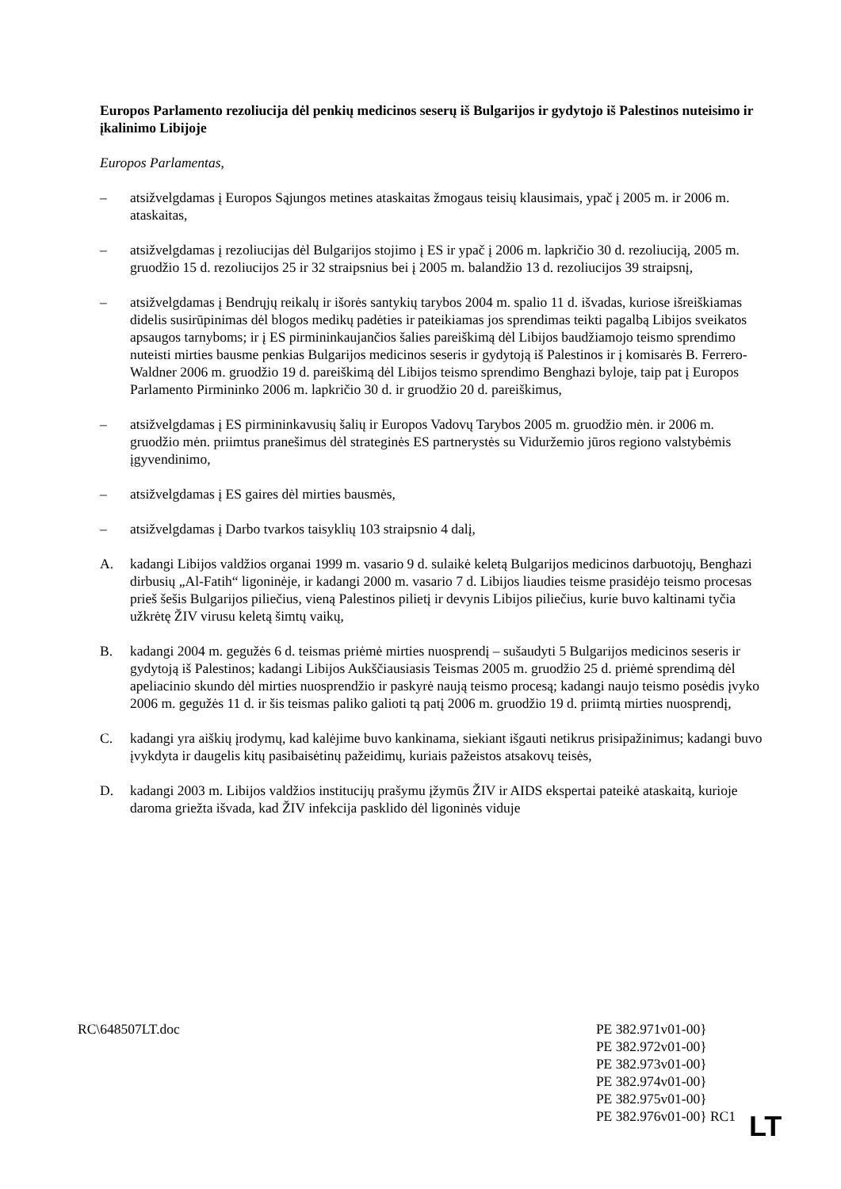Europos Parlamento rezoliucija dėl penkių medicinos seserų iš Bulgarijos ir gydytojo iš Palestinos nuteisimo ir įkalinimo Libijoje
Europos Parlamentas,
– atsižvelgdamas į Europos Sąjungos metines ataskaitas žmogaus teisių klausimais, ypač į 2005 m. ir 2006 m. ataskaitas,
– atsižvelgdamas į rezoliucijas dėl Bulgarijos stojimo į ES ir ypač į 2006 m. lapkričio 30 d. rezoliuciją, 2005 m. gruodžio 15 d. rezoliucijos 25 ir 32 straipsnius bei į 2005 m. balandžio 13 d. rezoliucijos 39 straipsnį,
– atsižvelgdamas į Bendrųjų reikalų ir išorės santykių tarybos 2004 m. spalio 11 d. išvadas, kuriose išreiškiamas didelis susirūpinimas dėl blogos medikų padėties ir pateikiamas jos sprendimas teikti pagalbą Libijos sveikatos apsaugos tarnyboms; ir į ES pirmininkaujančios šalies pareiškimą dėl Libijos baudžiamojo teismo sprendimo nuteisti mirties bausme penkias Bulgarijos medicinos seseris ir gydytoją iš Palestinos ir į komisarės B. Ferrero-Waldner 2006 m. gruodžio 19 d. pareiškimą dėl Libijos teismo sprendimo Benghazi byloje, taip pat į Europos Parlamento Pirmininko 2006 m. lapkričio 30 d. ir gruodžio 20 d. pareiškimus,
– atsižvelgdamas į ES pirmininkavusių šalių ir Europos Vadovų Tarybos 2005 m. gruodžio mėn. ir 2006 m. gruodžio mėn. priimtus pranešimus dėl strateginės ES partnerystės su Viduržemio jūros regiono valstybėmis įgyvendinimo,
– atsižvelgdamas į ES gaires dėl mirties bausmės,
– atsižvelgdamas į Darbo tvarkos taisyklių 103 straipsnio 4 dalį,
A. kadangi Libijos valdžios organai 1999 m. vasario 9 d. sulaikė keletą Bulgarijos medicinos darbuotojų, Benghazi dirbusių „Al-Fatih“ ligoninėje, ir kadangi 2000 m. vasario 7 d. Libijos liaudies teisme prasidėjo teismo procesas prieš šešis Bulgarijos piliečius, vieną Palestinos pilietį ir devynis Libijos piliečius, kurie buvo kaltinami tyčia užkrėtę ŽIV virusu keletą šimtų vaikų,
B. kadangi 2004 m. gegužės 6 d. teismas priėmė mirties nuosprendį – sušaudyti 5 Bulgarijos medicinos seseris ir gydytoją iš Palestinos; kadangi Libijos Aukščiausiasis Teismas 2005 m. gruodžio 25 d. priėmė sprendimą dėl apeliacinio skundo dėl mirties nuosprendžio ir paskyrė naują teismo procesą; kadangi naujo teismo posėdis įvyko 2006 m. gegužės 11 d. ir šis teismas paliko galioti tą patį 2006 m. gruodžio 19 d. priimtą mirties nuosprendį,
C. kadangi yra aiškių įrodymų, kad kalėjime buvo kankinama, siekiant išgauti netikrus prisipažinimus; kadangi buvo įvykdyta ir daugelis kitų pasibaisėtinų pažeidimų, kuriais pažeistos atsakovų teisės,
D. kadangi 2003 m. Libijos valdžios institucijų prašymu įžymūs ŽIV ir AIDS ekspertai pateikė ataskaitą, kurioje daroma griežta išvada, kad ŽIV infekcija pasklido dėl ligoninės viduje
RC\648507LT.doc PE 382.971v01-00}
PE 382.972v01-00}
PE 382.973v01-00}
PE 382.974v01-00}
PE 382.975v01-00}
PE 382.976v01-00} RC1
LT